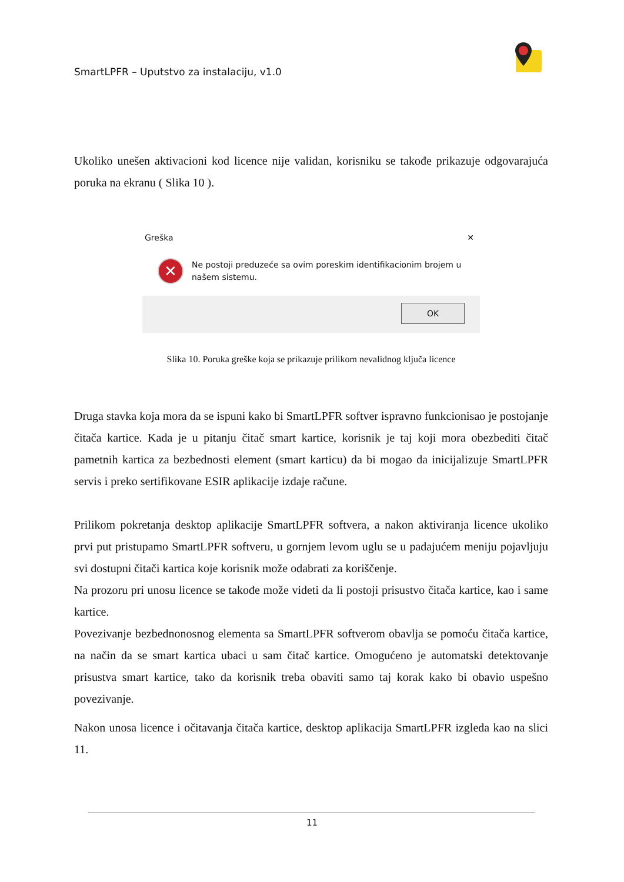SmartLPFR – Uputstvo za instalaciju, v1.0
Ukoliko unešen aktivacioni kod licence nije validan, korisniku se takođe prikazuje odgovarajuća poruka na ekranu ( Slika 10 ).
Greška ✕
✕
Ne postoji preduzeće sa ovim poreskim identifikacionim brojem u našem sistemu.
OK
Slika 10. Poruka greške koja se prikazuje prilikom nevalidnog ključa licence
Druga stavka koja mora da se ispuni kako bi SmartLPFR softver ispravno funkcionisao je postojanje čitača kartice. Kada je u pitanju čitač smart kartice, korisnik je taj koji mora obezbediti čitač pametnih kartica za bezbednosti element (smart karticu) da bi mogao da inicijalizuje SmartLPFR servis i preko sertifikovane ESIR aplikacije izdaje račune.
Prilikom pokretanja desktop aplikacije SmartLPFR softvera, a nakon aktiviranja licence ukoliko prvi put pristupamo SmartLPFR softveru, u gornjem levom uglu se u padajućem meniju pojavljuju svi dostupni čitači kartica koje korisnik može odabrati za koriščenje.
Na prozoru pri unosu licence se takođe može videti da li postoji prisustvo čitača kartice, kao i same kartice.
Povezivanje bezbednonosnog elementa sa SmartLPFR softverom obavlja se pomoću čitača kartice, na način da se smart kartica ubaci u sam čitač kartice. Omogućeno je automatski detektovanje prisustva smart kartice, tako da korisnik treba obaviti samo taj korak kako bi obavio uspešno povezivanje.
Nakon unosa licence i očitavanja čitača kartice, desktop aplikacija SmartLPFR izgleda kao na slici 11.
11